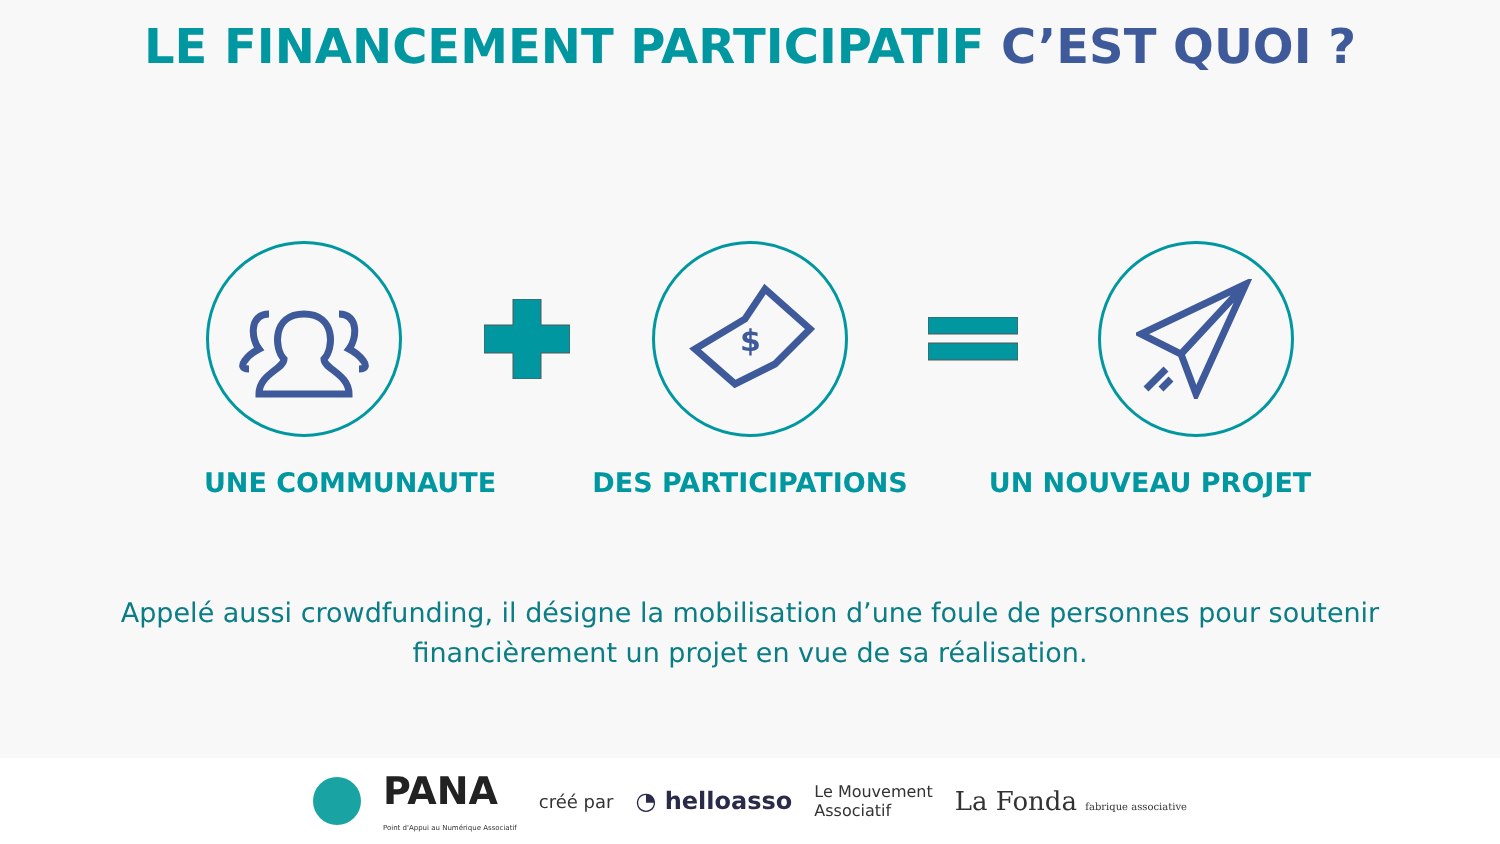LE FINANCEMENT PARTICIPATIF C’EST QUOI ?
$
UNE COMMUNAUTE DES PARTICIPATIONS UN NOUVEAU PROJET
Appelé aussi crowdfunding, il désigne la mobilisation d’une foule de personnes pour soutenir financièrement un projet en vue de sa réalisation.
PANA
Point d'Appui au Numérique Associatif
créé par
◔ helloasso
Le Mouvement
Associatif
La Fonda fabrique associative